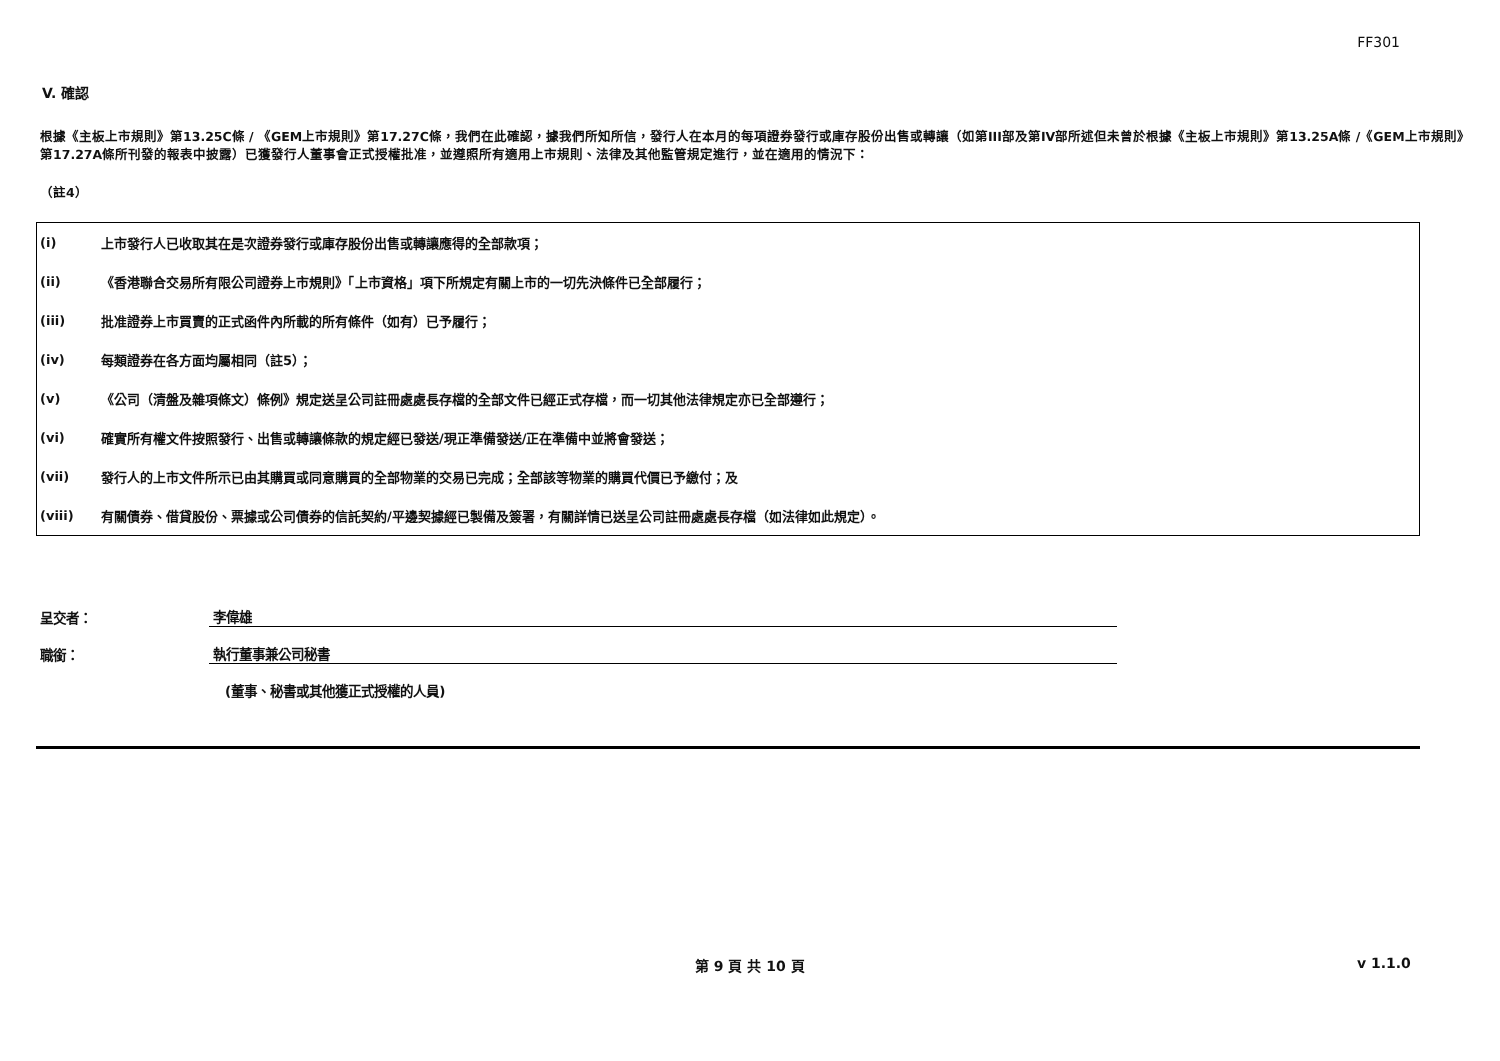FF301
V. 確認
根據《主板上市規則》第13.25C條 / 《GEM上市規則》第17.27C條，我們在此確認，據我們所知所信，發行人在本月的每項證券發行或庫存股份出售或轉讓（如第III部及第IV部所述但未曾於根據《主板上市規則》第13.25A條 /《GEM上市規則》第17.27A條所刊發的報表中披露）已獲發行人董事會正式授權批准，並遵照所有適用上市規則、法律及其他監管規定進行，並在適用的情況下：
（註4）
| (i) | 上市發行人已收取其在是次證券發行或庫存股份出售或轉讓應得的全部款項； |
| (ii) | 《香港聯合交易所有限公司證券上市規則》「上市資格」項下所規定有關上市的一切先決條件已全部履行； |
| (iii) | 批准證券上市買賣的正式函件內所載的所有條件（如有）已予履行； |
| (iv) | 每類證券在各方面均屬相同（註5）； |
| (v) | 《公司（清盤及雜項條文）條例》規定送呈公司註冊處處長存檔的全部文件已經正式存檔，而一切其他法律規定亦已全部遵行； |
| (vi) | 確實所有權文件按照發行、出售或轉讓條款的規定經已發送/現正準備發送/正在準備中並將會發送； |
| (vii) | 發行人的上市文件所示已由其購買或同意購買的全部物業的交易已完成；全部該等物業的購買代價已予繳付；及 |
| (viii) | 有關債券、借貸股份、票據或公司債券的信託契約/平邊契據經已製備及簽署，有關詳情已送呈公司註冊處處長存檔（如法律如此規定）。 |
| 呈交者： | 李偉雄 |
| 職銜： | 執行董事兼公司秘書 |
| | (董事、秘書或其他獲正式授權的人員) |
第 9 頁 共 10 頁 v 1.1.0